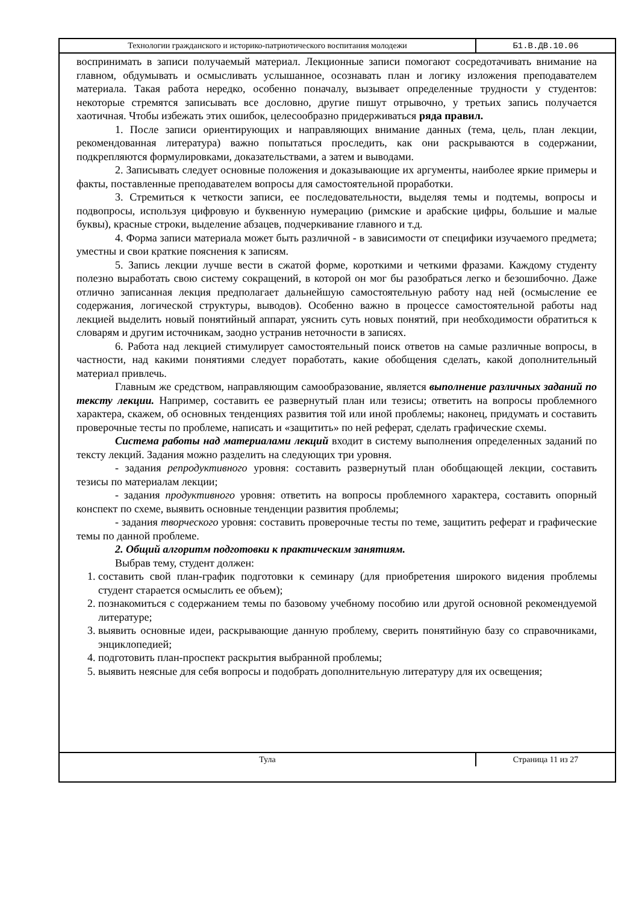| Технологии гражданского и историко-патриотического воспитания молодежи | Б1.В.ДВ.10.06 |
воспринимать в записи получаемый материал. Лекционные записи помогают сосредотачивать внимание на главном, обдумывать и осмысливать услышанное, осознавать план и логику изложения преподавателем материала. Такая работа нередко, особенно поначалу, вызывает определенные трудности у студентов: некоторые стремятся записывать все дословно, другие пишут отрывочно, у третьих запись получается хаотичная. Чтобы избежать этих ошибок, целесообразно придерживаться ряда правил.
1. После записи ориентирующих и направляющих внимание данных (тема, цель, план лекции, рекомендованная литература) важно попытаться проследить, как они раскрываются в содержании, подкрепляются формулировками, доказательствами, а затем и выводами.
2. Записывать следует основные положения и доказывающие их аргументы, наиболее яркие примеры и факты, поставленные преподавателем вопросы для самостоятельной проработки.
3. Стремиться к четкости записи, ее последовательности, выделяя темы и подтемы, вопросы и подвопросы, используя цифровую и буквенную нумерацию (римские и арабские цифры, большие и малые буквы), красные строки, выделение абзацев, подчеркивание главного и т.д.
4. Форма записи материала может быть различной - в зависимости от специфики изучаемого предмета; уместны и свои краткие пояснения к записям.
5. Запись лекции лучше вести в сжатой форме, короткими и четкими фразами. Каждому студенту полезно выработать свою систему сокращений, в которой он мог бы разобраться легко и безошибочно. Даже отлично записанная лекция предполагает дальнейшую самостоятельную работу над ней (осмысление ее содержания, логической структуры, выводов). Особенно важно в процессе самостоятельной работы над лекцией выделить новый понятийный аппарат, уяснить суть новых понятий, при необходимости обратиться к словарям и другим источникам, заодно устранив неточности в записях.
6. Работа над лекцией стимулирует самостоятельный поиск ответов на самые различные вопросы, в частности, над какими понятиями следует поработать, какие обобщения сделать, какой дополнительный материал привлечь.
Главным же средством, направляющим самообразование, является выполнение различных заданий по тексту лекции. Например, составить ее развернутый план или тезисы; ответить на вопросы проблемного характера, скажем, об основных тенденциях развития той или иной проблемы; наконец, придумать и составить проверочные тесты по проблеме, написать и «защитить» по ней реферат, сделать графические схемы.
Система работы над материалами лекций входит в систему выполнения определенных заданий по тексту лекций. Задания можно разделить на следующих три уровня.
- задания репродуктивного уровня: составить развернутый план обобщающей лекции, составить тезисы по материалам лекции;
- задания продуктивного уровня: ответить на вопросы проблемного характера, составить опорный конспект по схеме, выявить основные тенденции развития проблемы;
- задания творческого уровня: составить проверочные тесты по теме, защитить реферат и графические темы по данной проблеме.
2. Общий алгоритм подготовки к практическим занятиям.
Выбрав тему, студент должен:
1. составить свой план-график подготовки к семинару (для приобретения широкого видения проблемы студент старается осмыслить ее объем);
2. познакомиться с содержанием темы по базовому учебному пособию или другой основной рекомендуемой литературе;
3. выявить основные идеи, раскрывающие данную проблему, сверить понятийную базу со справочниками, энциклопедией;
4. подготовить план-проспект раскрытия выбранной проблемы;
5. выявить неясные для себя вопросы и подобрать дополнительную литературу для их освещения;
| Тула | Страница 11 из 27 |